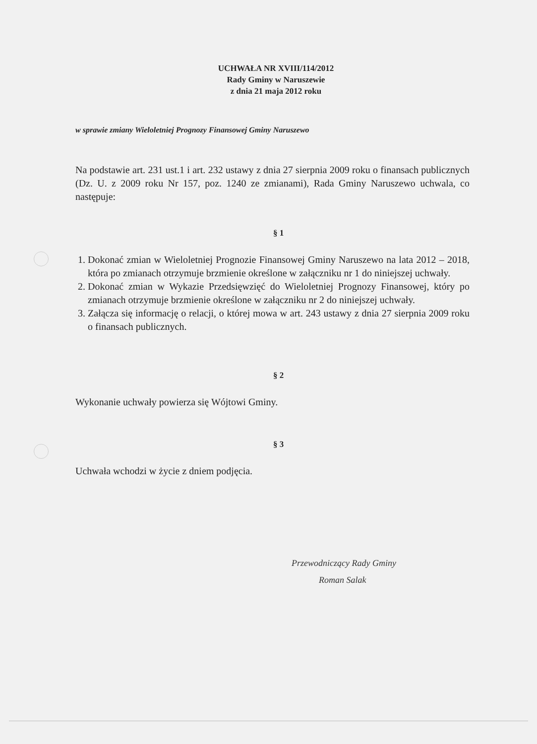UCHWAŁA NR XVIII/114/2012
Rady Gminy w Naruszewie
z dnia 21 maja 2012 roku
w sprawie zmiany Wieloletniej Prognozy Finansowej Gminy Naruszewo
Na podstawie art. 231 ust.1 i art. 232 ustawy z dnia 27 sierpnia 2009 roku o finansach publicznych (Dz. U. z 2009 roku Nr 157, poz. 1240 ze zmianami), Rada Gminy Naruszewo uchwala, co następuje:
§ 1
1. Dokonać zmian w Wieloletniej Prognozie Finansowej Gminy Naruszewo na lata 2012 – 2018, która po zmianach otrzymuje brzmienie określone w załączniku nr 1 do niniejszej uchwały.
2. Dokonać zmian w Wykazie Przedsięwzięć do Wieloletniej Prognozy Finansowej, który po zmianach otrzymuje brzmienie określone w załączniku nr 2 do niniejszej uchwały.
3. Załącza się informację o relacji, o której mowa w art. 243 ustawy z dnia 27 sierpnia 2009 roku o finansach publicznych.
§ 2
Wykonanie uchwały powierza się Wójtowi Gminy.
§ 3
Uchwała wchodzi w życie z dniem podjęcia.
Przewodniczący Rady Gminy
Roman Salak